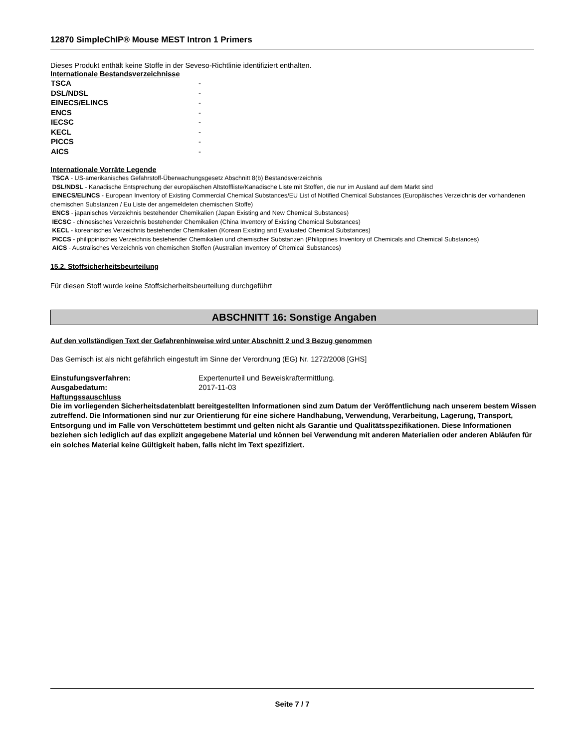12870 SimpleChIP® Mouse MEST Intron 1 Primers
Dieses Produkt enthält keine Stoffe in der Seveso-Richtlinie identifiziert enthalten.
Internationale Bestandsverzeichnisse
| TSCA | - |
| DSL/NDSL | - |
| EINECS/ELINCS | - |
| ENCS | - |
| IECSC | - |
| KECL | - |
| PICCS | - |
| AICS | - |
Internationale Vorräte Legende
TSCA - US-amerikanisches Gefahrstoff-Überwachungsgesetz Abschnitt 8(b) Bestandsverzeichnis
DSL/NDSL - Kanadische Entsprechung der europäischen Altstoffliste/Kanadische Liste mit Stoffen, die nur im Ausland auf dem Markt sind
EINECS/ELINCS - European Inventory of Existing Commercial Chemical Substances/EU List of Notified Chemical Substances (Europäisches Verzeichnis der vorhandenen chemischen Substanzen / Eu Liste der angemeldeten chemischen Stoffe)
ENCS - japanisches Verzeichnis bestehender Chemikalien (Japan Existing and New Chemical Substances)
IECSC - chinesisches Verzeichnis bestehender Chemikalien (China Inventory of Existing Chemical Substances)
KECL - koreanisches Verzeichnis bestehender Chemikalien (Korean Existing and Evaluated Chemical Substances)
PICCS - philippinisches Verzeichnis bestehender Chemikalien und chemischer Substanzen (Philippines Inventory of Chemicals and Chemical Substances)
AICS - Australisches Verzeichnis von chemischen Stoffen (Australian Inventory of Chemical Substances)
15.2. Stoffsicherheitsbeurteilung
Für diesen Stoff wurde keine Stoffsicherheitsbeurteilung durchgeführt
ABSCHNITT 16: Sonstige Angaben
Auf den vollständigen Text der Gefahrenhinweise wird unter Abschnitt 2 und 3 Bezug genommen
Das Gemisch ist als nicht gefährlich eingestuft im Sinne der Verordnung (EG) Nr. 1272/2008 [GHS]
| Einstufungsverfahren: | Expertenurteil und Beweiskraftermittlung. |
| Ausgabedatum: | 2017-11-03 |
Haftungssauschluss
Die im vorliegenden Sicherheitsdatenblatt bereitgestellten Informationen sind zum Datum der Veröffentlichung nach unserem bestem Wissen zutreffend. Die Informationen sind nur zur Orientierung für eine sichere Handhabung, Verwendung, Verarbeitung, Lagerung, Transport, Entsorgung und im Falle von Verschüttetem bestimmt und gelten nicht als Garantie und Qualitätsspezifikationen. Diese Informationen beziehen sich lediglich auf das explizit angegebene Material und können bei Verwendung mit anderen Materialien oder anderen Abläufen für ein solches Material keine Gültigkeit haben, falls nicht im Text spezifiziert.
Seite 7 / 7